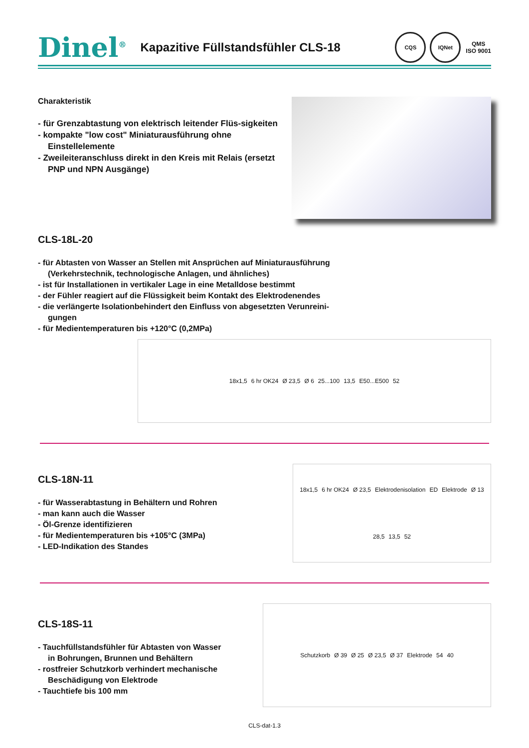Dinel<sup>®</sup> Kapazitive Füllstandsfühler CLS-18 CQS IQNet QMS
ISO 9001
Charakteristik
- für Grenzabtastung von elektrisch leitender Flüs-sigkeiten
- kompakte "low cost" Miniaturausführung ohne Einstellelemente
- Zweileiteranschluss direkt in den Kreis mit Relais (ersetzt PNP und NPN Ausgänge)
CLS-18L-20
- für Abtasten von Wasser an Stellen mit Ansprüchen auf Miniaturausführung (Verkehrstechnik, technologische Anlagen, und ähnliches)
- ist für Installationen in vertikaler Lage in eine Metalldose bestimmt
- der Fühler reagiert auf die Flüssigkeit beim Kontakt des Elektrodenendes
- die verlängerte Isolationbehindert den Einfluss von abgesetzten Verunreini-gungen
- für Medientemperaturen bis +120°C (0,2MPa)
18x1,5 6 hr OK24 Ø 23,5 Ø 6 25...100 13,5 E50...E500 52
CLS-18N-11
- für Wasserabtastung in Behältern und Rohren
- man kann auch die Wasser
- Öl-Grenze identifizieren
- für Medientemperaturen bis +105°C (3MPa)
- LED-Indikation des Standes
18x1,5 6 hr OK24 Ø 23,5 Elektrodenisolation ED Elektrode Ø 13 28,5 13,5 52
CLS-18S-11
- Tauchfüllstandsfühler für Abtasten von Wasser in Bohrungen, Brunnen und Behältern
- rostfreier Schutzkorb verhindert mechanische Beschädigung von Elektrode
- Tauchtiefe bis 100 mm
Schutzkorb Ø 39 Ø 25 Ø 23,5 Ø 37 Elektrode 54 40
CLS-dat-1.3